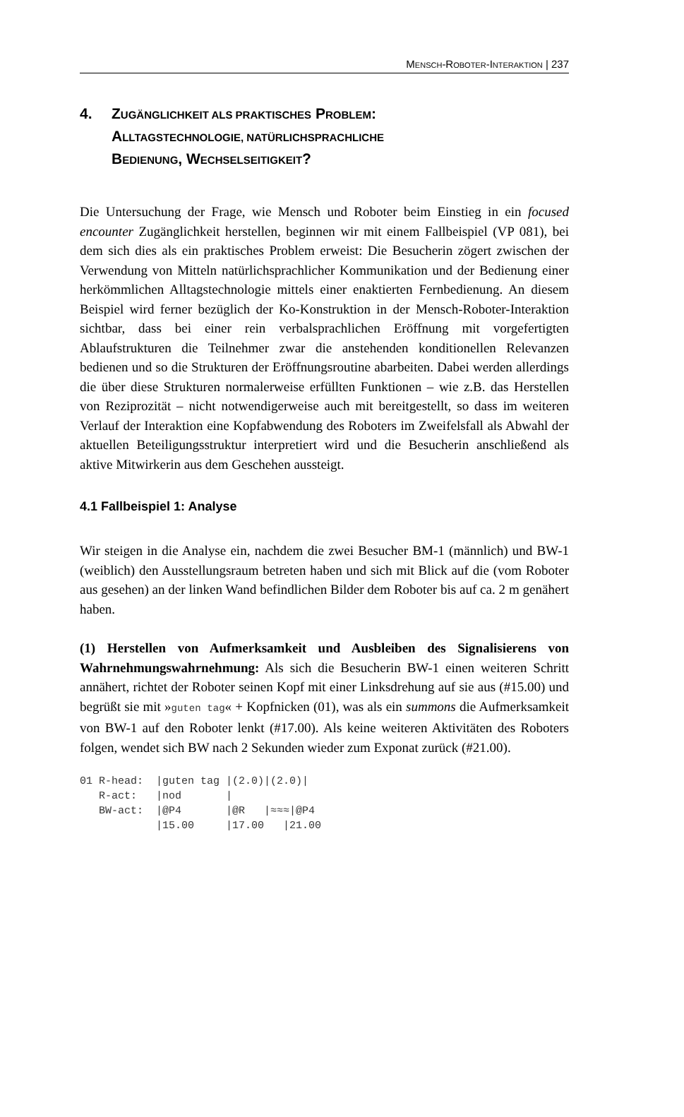MENSCH-ROBOTER-INTERAKTION | 237
4. ZUGÄNGLICHKEIT ALS PRAKTISCHES PROBLEM:
ALLTAGSTECHNOLOGIE, NATÜRLICHSPRACHLICHE
BEDIENUNG, WECHSELSEITIGKEIT?
Die Untersuchung der Frage, wie Mensch und Roboter beim Einstieg in ein focused encounter Zugänglichkeit herstellen, beginnen wir mit einem Fallbeispiel (VP 081), bei dem sich dies als ein praktisches Problem erweist: Die Besucherin zögert zwischen der Verwendung von Mitteln natürlichsprachlicher Kommunikation und der Bedienung einer herkömmlichen Alltagstechnologie mittels einer enaktierten Fernbedienung. An diesem Beispiel wird ferner bezüglich der Ko-Konstruktion in der Mensch-Roboter-Interaktion sichtbar, dass bei einer rein verbalsprachlichen Eröffnung mit vorgefertigten Ablaufstrukturen die Teilnehmer zwar die anstehenden konditionellen Relevanzen bedienen und so die Strukturen der Eröffnungsroutine abarbeiten. Dabei werden allerdings die über diese Strukturen normalerweise erfüllten Funktionen – wie z.B. das Herstellen von Reziprozität – nicht notwendigerweise auch mit bereitgestellt, so dass im weiteren Verlauf der Interaktion eine Kopfabwendung des Roboters im Zweifelsfall als Abwahl der aktuellen Beteiligungsstruktur interpretiert wird und die Besucherin anschließend als aktive Mitwirkerin aus dem Geschehen aussteigt.
4.1 Fallbeispiel 1: Analyse
Wir steigen in die Analyse ein, nachdem die zwei Besucher BM-1 (männlich) und BW-1 (weiblich) den Ausstellungsraum betreten haben und sich mit Blick auf die (vom Roboter aus gesehen) an der linken Wand befindlichen Bilder dem Roboter bis auf ca. 2 m genähert haben.
(1) Herstellen von Aufmerksamkeit und Ausbleiben des Signalisierens von Wahrnehmungswahrnehmung: Als sich die Besucherin BW-1 einen weiteren Schritt annähert, richtet der Roboter seinen Kopf mit einer Linksdrehung auf sie aus (#15.00) und begrüßt sie mit »guten tag« + Kopfnicken (01), was als ein summons die Aufmerksamkeit von BW-1 auf den Roboter lenkt (#17.00). Als keine weiteren Aktivitäten des Roboters folgen, wendet sich BW nach 2 Sekunden wieder zum Exponat zurück (#21.00).
01 R-head:  |guten tag |(2.0)|(2.0)|
   R-act:   |nod       |
   BW-act:  |@P4       |@R   |≈≈≈|@P4
            |15.00     |17.00   |21.00